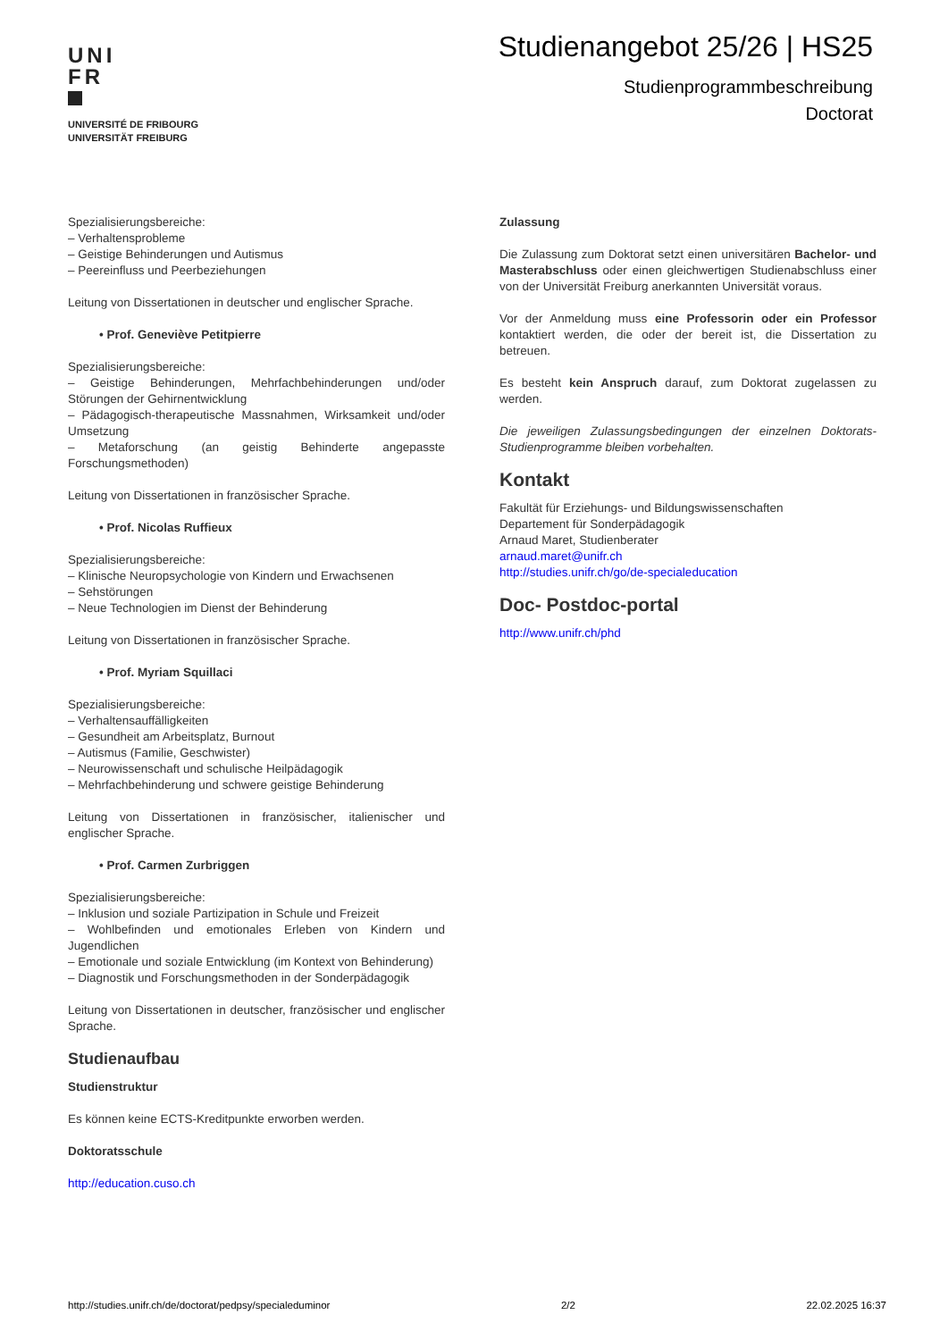UNI
FR
UNIVERSITÉ DE FRIBOURG
UNIVERSITÄT FREIBURG
Studienangebot 25/26 | HS25
Studienprogrammbeschreibung
Doctorat
Spezialisierungsbereiche:
– Verhaltensprobleme
– Geistige Behinderungen und Autismus
– Peereinfluss und Peerbeziehungen
Leitung von Dissertationen in deutscher und englischer Sprache.
• Prof. Geneviève Petitpierre
Spezialisierungsbereiche:
– Geistige Behinderungen, Mehrfachbehinderungen und/oder Störungen der Gehirnentwicklung
– Pädagogisch-therapeutische Massnahmen, Wirksamkeit und/oder Umsetzung
– Metaforschung (an geistig Behinderte angepasste Forschungsmethoden)
Leitung von Dissertationen in französischer Sprache.
• Prof. Nicolas Ruffieux
Spezialisierungsbereiche:
– Klinische Neuropsychologie von Kindern und Erwachsenen
– Sehstörungen
– Neue Technologien im Dienst der Behinderung
Leitung von Dissertationen in französischer Sprache.
• Prof. Myriam Squillaci
Spezialisierungsbereiche:
– Verhaltensauffälligkeiten
– Gesundheit am Arbeitsplatz, Burnout
– Autismus (Familie, Geschwister)
– Neurowissenschaft und schulische Heilpädagogik
– Mehrfachbehinderung und schwere geistige Behinderung
Leitung von Dissertationen in französischer, italienischer und englischer Sprache.
• Prof. Carmen Zurbriggen
Spezialisierungsbereiche:
– Inklusion und soziale Partizipation in Schule und Freizeit
– Wohlbefinden und emotionales Erleben von Kindern und Jugendlichen
– Emotionale und soziale Entwicklung (im Kontext von Behinderung)
– Diagnostik und Forschungsmethoden in der Sonderpädagogik
Leitung von Dissertationen in deutscher, französischer und englischer Sprache.
Studienaufbau
Studienstruktur
Es können keine ECTS-Kreditpunkte erworben werden.
Doktoratsschule
http://education.cuso.ch
Zulassung
Die Zulassung zum Doktorat setzt einen universitären Bachelor- und Masterabschluss oder einen gleichwertigen Studienabschluss einer von der Universität Freiburg anerkannten Universität voraus.
Vor der Anmeldung muss eine Professorin oder ein Professor kontaktiert werden, die oder der bereit ist, die Dissertation zu betreuen.
Es besteht kein Anspruch darauf, zum Doktorat zugelassen zu werden.
Die jeweiligen Zulassungsbedingungen der einzelnen Doktorats-Studienprogramme bleiben vorbehalten.
Kontakt
Fakultät für Erziehungs- und Bildungswissenschaften
Departement für Sonderpädagogik
Arnaud Maret, Studienberater
arnaud.maret@unifr.ch
http://studies.unifr.ch/go/de-specialeducation
Doc- Postdoc-portal
http://www.unifr.ch/phd
http://studies.unifr.ch/de/doctorat/pedpsy/specialeduminor 2/2 22.02.2025 16:37